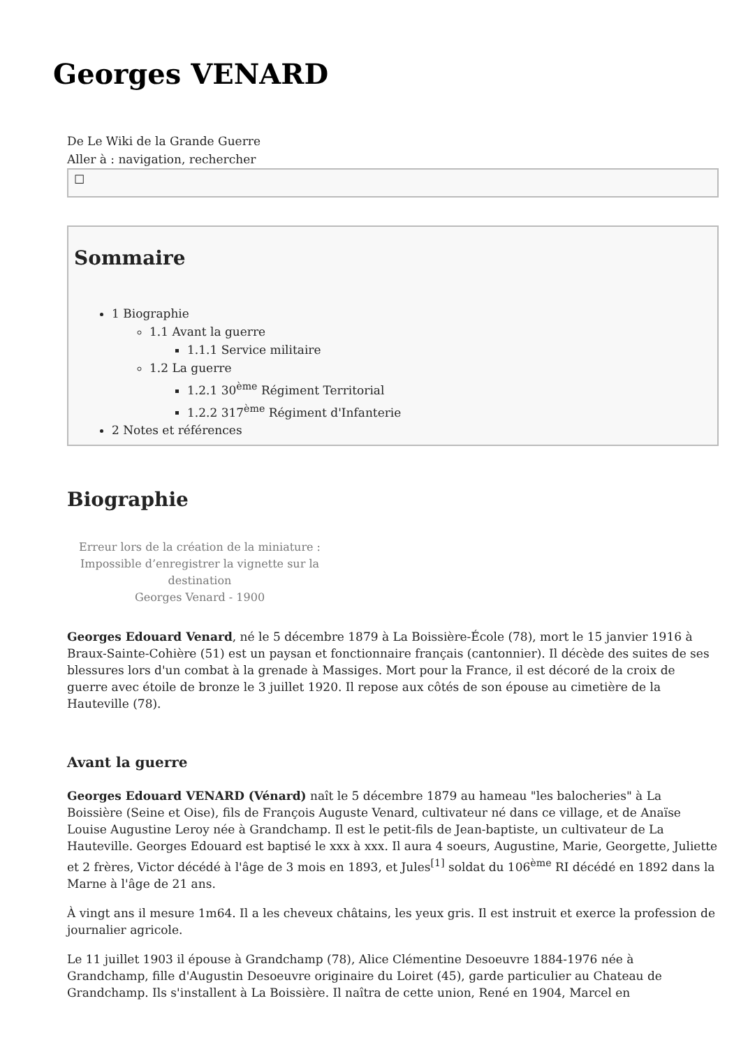Georges VENARD
De Le Wiki de la Grande Guerre
Aller à : navigation, rechercher
☐
Sommaire
1 Biographie
1.1 Avant la guerre
1.1.1 Service militaire
1.2 La guerre
1.2.1 30<sup>ème</sup> Régiment Territorial
1.2.2 317<sup>ème</sup> Régiment d'Infanterie
2 Notes et références
Biographie
Erreur lors de la création de la miniature : Impossible d’enregistrer la vignette sur la destination
Georges Venard - 1900
Georges Edouard Venard, né le 5 décembre 1879 à La Boissière-École (78), mort le 15 janvier 1916 à Braux-Sainte-Cohière (51) est un paysan et fonctionnaire français (cantonnier). Il décède des suites de ses blessures lors d'un combat à la grenade à Massiges. Mort pour la France, il est décoré de la croix de guerre avec étoile de bronze le 3 juillet 1920. Il repose aux côtés de son épouse au cimetière de la Hauteville (78).
Avant la guerre
Georges Edouard VENARD (Vénard) naît le 5 décembre 1879 au hameau "les balocheries" à La Boissière (Seine et Oise), fils de François Auguste Venard, cultivateur né dans ce village, et de Anaïse Louise Augustine Leroy née à Grandchamp. Il est le petit-fils de Jean-baptiste, un cultivateur de La Hauteville. Georges Edouard est baptisé le xxx à xxx. Il aura 4 soeurs, Augustine, Marie, Georgette, Juliette et 2 frères, Victor décédé à l'âge de 3 mois en 1893, et Jules<sup>[1]</sup> soldat du 106<sup>ème</sup> RI décédé en 1892 dans la Marne à l'âge de 21 ans.
À vingt ans il mesure 1m64. Il a les cheveux châtains, les yeux gris. Il est instruit et exerce la profession de journalier agricole.
Le 11 juillet 1903 il épouse à Grandchamp (78), Alice Clémentine Desoeuvre 1884-1976 née à Grandchamp, fille d'Augustin Desoeuvre originaire du Loiret (45), garde particulier au Chateau de Grandchamp. Ils s'installent à La Boissière. Il naîtra de cette union, René en 1904, Marcel en